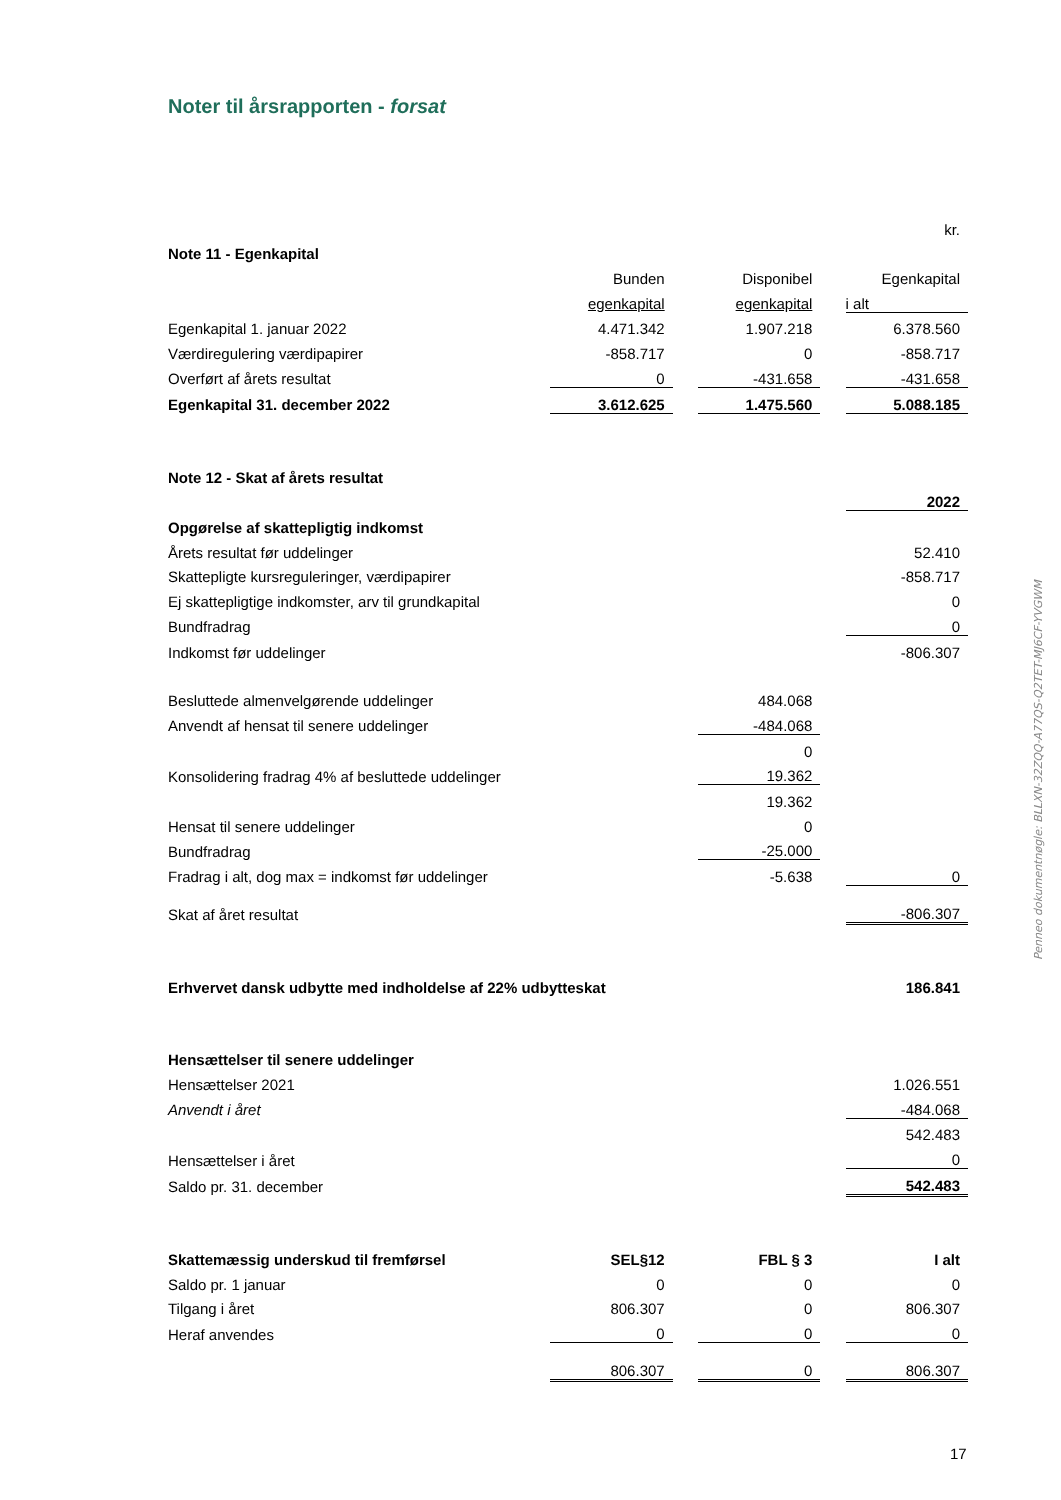Noter til årsrapporten - forsat
| | | | | | kr. |
| Note 11 - Egenkapital | | | | | |
| | Bunden | | Disponibel | | Egenkapital |
| | egenkapital | | egenkapital | | i alt |
| Egenkapital 1. januar 2022 | 4.471.342 | | 1.907.218 | | 6.378.560 |
| Værdiregulering værdipapirer | -858.717 | | 0 | | -858.717 |
| Overført af årets resultat | 0 | | -431.658 | | -431.658 |
| Egenkapital 31. december 2022 | 3.612.625 | | 1.475.560 | | 5.088.185 |
| Note 12 - Skat af årets resultat | | | | | |
| | | | | | 2022 |
| Opgørelse af skattepligtig indkomst | | | | | |
| Årets resultat før uddelinger | | | | | 52.410 |
| Skattepligte kursreguleringer, værdipapirer | | | | | -858.717 |
| Ej skattepligtige indkomster, arv til grundkapital | | | | | 0 |
| Bundfradrag | | | | | 0 |
| Indkomst før uddelinger | | | | | -806.307 |
| Besluttede almenvelgørende uddelinger | | | 484.068 | | |
| Anvendt af hensat til senere uddelinger | | | -484.068 | | |
| | | | 0 | | |
| Konsolidering fradrag 4% af besluttede uddelinger | | | 19.362 | | |
| | | | 19.362 | | |
| Hensat til senere uddelinger | | | 0 | | |
| Bundfradrag | | | -25.000 | | |
| Fradrag i alt, dog max = indkomst før uddelinger | | | -5.638 | | 0 |
| Skat af året resultat | | | | | -806.307 |
| Erhvervet dansk udbytte med indholdelse af 22% udbytteskat | | | | | 186.841 |
| Hensættelser til senere uddelinger | | | | | |
| Hensættelser 2021 | | | | | 1.026.551 |
| Anvendt i året | | | | | -484.068 |
| | | | | | 542.483 |
| Hensættelser i året | | | | | 0 |
| Saldo pr. 31. december | | | | | 542.483 |
| Skattemæssig underskud til fremførsel | SEL§12 | | FBL § 3 | | I alt |
| Saldo pr. 1 januar | 0 | | 0 | | 0 |
| Tilgang i året | 806.307 | | 0 | | 806.307 |
| Heraf anvendes | 0 | | 0 | | 0 |
| | 806.307 | | 0 | | 806.307 |
Penneo dokumentnøgle: BLLXN-32ZQQ-A77QS-Q2TET-MJ6CF-YVGWM
17